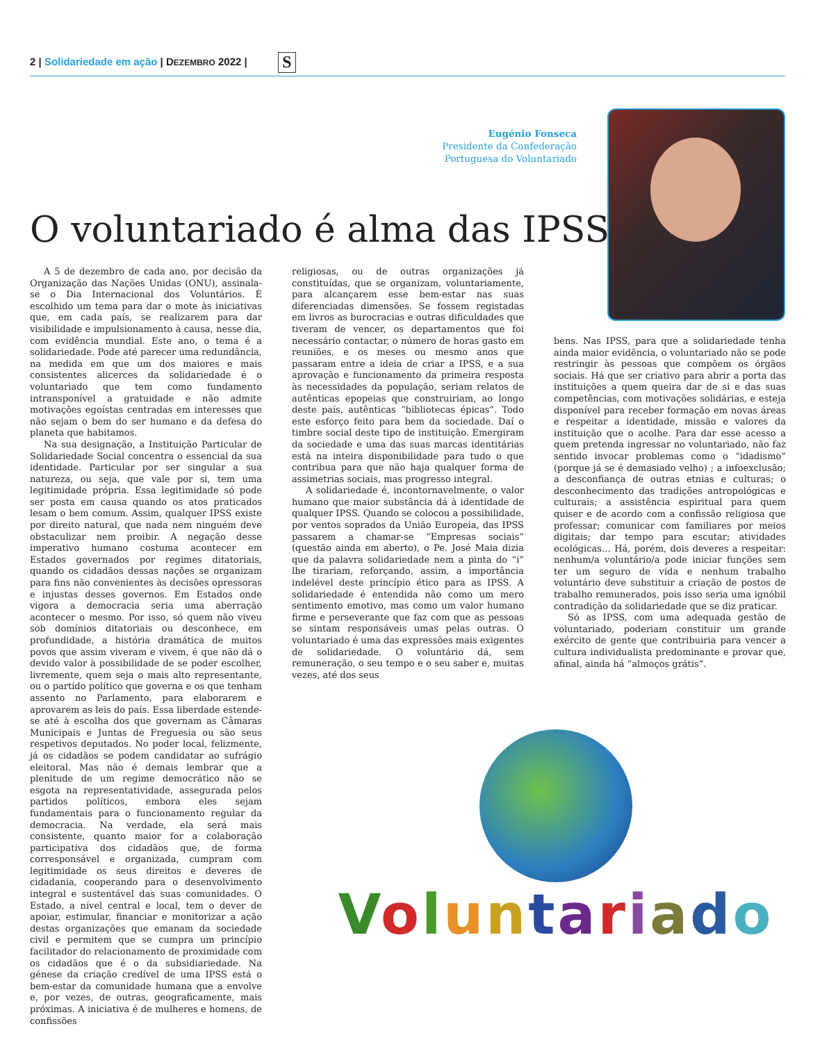2 | Solidariedade em ação | DEZEMBRO 2022 | S
Eugénio Fonseca
Presidente da Confederação
Portuguesa do Voluntariado
O voluntariado é alma das IPSS
A 5 de dezembro de cada ano, por decisão da Organização das Nações Unidas (ONU), assinala-se o Dia Internacional dos Voluntários. É escolhido um tema para dar o mote às iniciativas que, em cada país, se realizarem para dar visibilidade e impulsionamento à causa, nesse dia, com evidência mundial. Este ano, o tema é a solidariedade. Pode até parecer uma redundância, na medida em que um dos maiores e mais consistentes alicerces da solidariedade é o voluntariado que tem como fundamento intransponível a gratuidade e não admite motivações egoístas centradas em interesses que não sejam o bem do ser humano e da defesa do planeta que habitamos.
Na sua designação, a Instituição Particular de Solidariedade Social concentra o essencial da sua identidade. Particular por ser singular a sua natureza, ou seja, que vale por si, tem uma legitimidade própria. Essa legitimidade só pode ser posta em causa quando os atos praticados lesam o bem comum. Assim, qualquer IPSS existe por direito natural, que nada nem ninguém deve obstaculizar nem proibir. A negação desse imperativo humano costuma acontecer em Estados governados por regimes ditatoriais, quando os cidadãos dessas nações se organizam para fins não convenientes às decisões opressoras e injustas desses governos. Em Estados onde vigora a democracia seria uma aberração acontecer o mesmo. Por isso, só quem não viveu sob domínios ditatoriais ou desconhece, em profundidade, a história dramática de muitos povos que assim viveram e vivem, é que não dá o devido valor à possibilidade de se poder escolher, livremente, quem seja o mais alto representante, ou o partido político que governa e os que tenham assento no Parlamento, para elaborarem e aprovarem as leis do país. Essa liberdade estende-se até à escolha dos que governam as Câmaras Municipais e Juntas de Freguesia ou são seus respetivos deputados. No poder local, felizmente, já os cidadãos se podem candidatar ao sufrágio eleitoral. Mas não é demais lembrar que a plenitude de um regime democrático não se esgota na representatividade, assegurada pelos partidos políticos, embora eles sejam fundamentais para o funcionamento regular da democracia. Na verdade, ela será mais consistente, quanto maior for a colaboração participativa dos cidadãos que, de forma corresponsável e organizada, cumpram com legitimidade os seus direitos e deveres de cidadania, cooperando para o desenvolvimento integral e sustentável das suas comunidades. O Estado, a nível central e local, tem o dever de apoiar, estimular, financiar e monitorizar a ação destas organizações que emanam da sociedade civil e permitem que se cumpra um princípio facilitador do relacionamento de proximidade com os cidadãos que é o da subsidiariedade. Na génese da criação credível de uma IPSS está o bem-estar da comunidade humana que a envolve e, por vezes, de outras, geograficamente, mais próximas. A iniciativa é de mulheres e homens, de confissões
religiosas, ou de outras organizações já constituídas, que se organizam, voluntariamente, para alcançarem esse bem-estar nas suas diferenciadas dimensões. Se fossem registadas em livros as burocracias e outras dificuldades que tiveram de vencer, os departamentos que foi necessário contactar, o número de horas gasto em reuniões, e os meses ou mesmo anos que passaram entre a ideia de criar a IPSS, e a sua aprovação e funcionamento da primeira resposta às necessidades da população, seriam relatos de autênticas epopeias que construiriam, ao longo deste país, autênticas “bibliotecas épicas”. Todo este esforço feito para bem da sociedade. Daí o timbre social deste tipo de instituição. Emergiram da sociedade e uma das suas marcas identitárias está na inteira disponibilidade para tudo o que contribua para que não haja qualquer forma de assimetrias sociais, mas progresso integral.
A solidariedade é, incontornavelmente, o valor humano que maior substância dá à identidade de qualquer IPSS. Quando se colocou a possibilidade, por ventos soprados da União Europeia, das IPSS passarem a chamar-se “Empresas sociais” (questão ainda em aberto), o Pe. José Maia dizia que da palavra solidariedade nem a pinta do “i” lhe tirariam, reforçando, assim, a importância indelével deste princípio ético para as IPSS. A solidariedade é entendida não como um mero sentimento emotivo, mas como um valor humano firme e perseverante que faz com que as pessoas se sintam responsáveis umas pelas outras. O voluntariado é uma das expressões mais exigentes de solidariedade. O voluntário dá, sem remuneração, o seu tempo e o seu saber e, muitas vezes, até dos seus
bens. Nas IPSS, para que a solidariedade tenha ainda maior evidência, o voluntariado não se pode restringir às pessoas que compõem os órgãos sociais. Há que ser criativo para abrir a porta das instituições a quem queira dar de si e das suas competências, com motivações solidárias, e esteja disponível para receber formação em novas áreas e respeitar a identidade, missão e valores da instituição que o acolhe. Para dar esse acesso a quem pretenda ingressar no voluntariado, não faz sentido invocar problemas como o “idadismo” (porque já se é demasiado velho) ; a infoexclusão; a desconfiança de outras etnias e culturas; o desconhecimento das tradições antropológicas e culturais; a assistência espiritual para quem quiser e de acordo com a confissão religiosa que professar; comunicar com familiares por meios digitais; dar tempo para escutar; atividades ecológicas… Há, porém, dois deveres a respeitar: nenhum/a voluntário/a pode iniciar funções sem ter um seguro de vida e nenhum trabalho voluntário deve substituir a criação de postos de trabalho remunerados, pois isso seria uma ignóbil contradição da solidariedade que se diz praticar.
Só as IPSS, com uma adequada gestão de voluntariado, poderiam constituir um grande exército de gente que contribuiria para vencer a cultura individualista predominante e provar que, afinal, ainda há “almoços grátis”.
Voluntariado